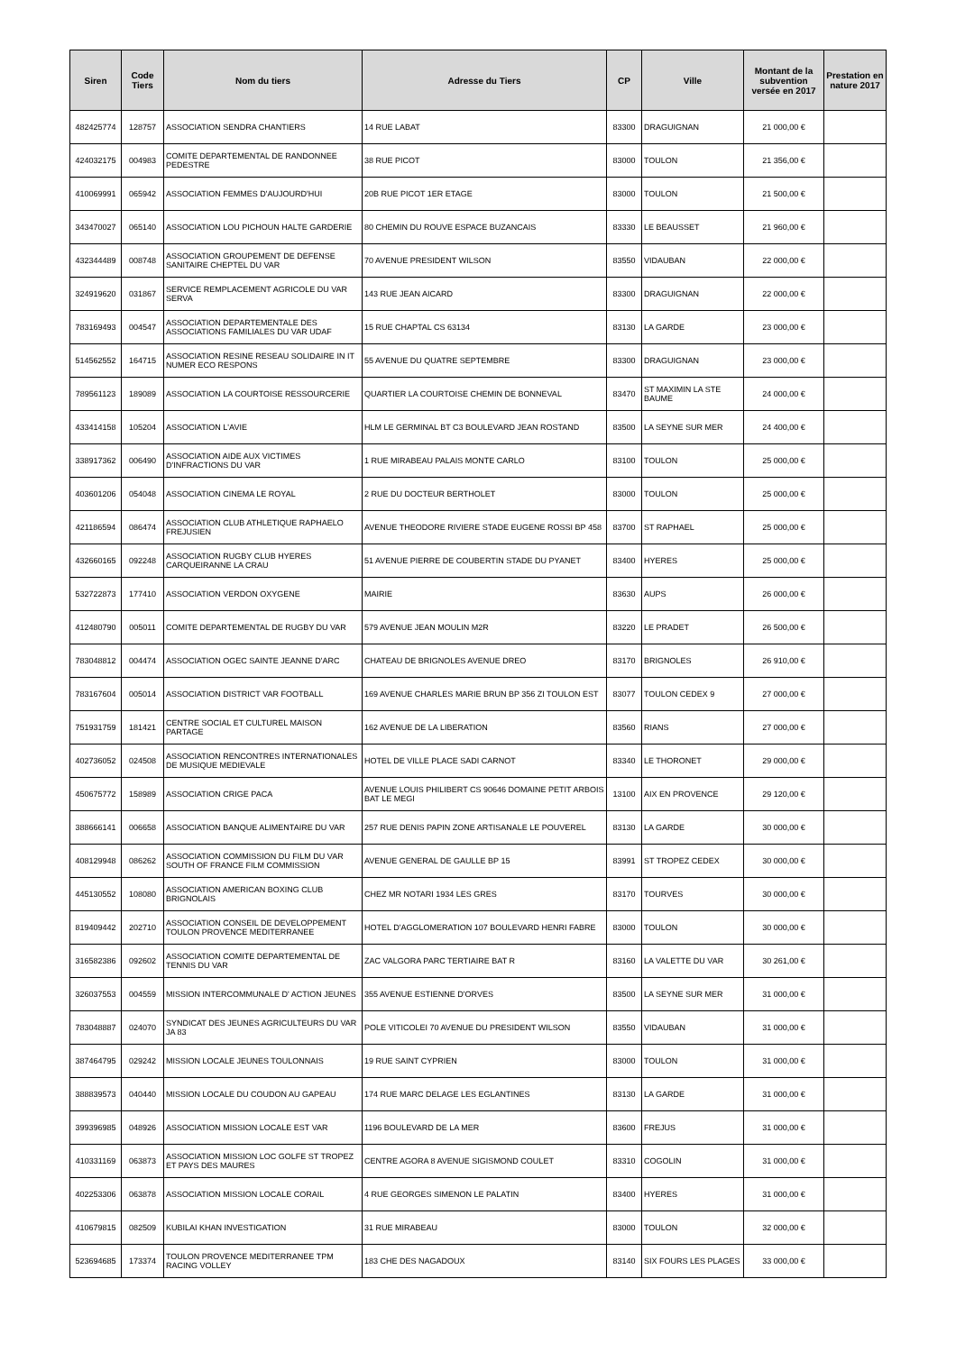| Siren | Code Tiers | Nom du tiers | Adresse du Tiers | CP | Ville | Montant de la subvention versée en 2017 | Prestation en nature 2017 |
| --- | --- | --- | --- | --- | --- | --- | --- |
| 482425774 | 128757 | ASSOCIATION SENDRA CHANTIERS | 14 RUE LABAT | 83300 | DRAGUIGNAN | 21 000,00 € | |
| 424032175 | 004983 | COMITE DEPARTEMENTAL DE RANDONNEE PEDESTRE | 38 RUE PICOT | 83000 | TOULON | 21 356,00 € | |
| 410069991 | 065942 | ASSOCIATION FEMMES D'AUJOURD'HUI | 20B RUE PICOT 1ER ETAGE | 83000 | TOULON | 21 500,00 € | |
| 343470027 | 065140 | ASSOCIATION LOU PICHOUN HALTE GARDERIE | 80 CHEMIN DU ROUVE ESPACE BUZANCAIS | 83330 | LE BEAUSSET | 21 960,00 € | |
| 432344489 | 008748 | ASSOCIATION GROUPEMENT DE DEFENSE SANITAIRE CHEPTEL DU VAR | 70 AVENUE PRESIDENT WILSON | 83550 | VIDAUBAN | 22 000,00 € | |
| 324919620 | 031867 | SERVICE REMPLACEMENT AGRICOLE DU VAR SERVA | 143 RUE JEAN AICARD | 83300 | DRAGUIGNAN | 22 000,00 € | |
| 783169493 | 004547 | ASSOCIATION DEPARTEMENTALE DES ASSOCIATIONS FAMILIALES DU VAR UDAF | 15 RUE CHAPTAL CS 63134 | 83130 | LA GARDE | 23 000,00 € | |
| 514562552 | 164715 | ASSOCIATION RESINE RESEAU SOLIDAIRE IN IT NUMER ECO RESPONS | 55 AVENUE DU QUATRE SEPTEMBRE | 83300 | DRAGUIGNAN | 23 000,00 € | |
| 789561123 | 189089 | ASSOCIATION LA COURTOISE RESSOURCERIE | QUARTIER LA COURTOISE CHEMIN DE BONNEVAL | 83470 | ST MAXIMIN LA STE BAUME | 24 000,00 € | |
| 433414158 | 105204 | ASSOCIATION L'AVIE | HLM LE GERMINAL BT C3 BOULEVARD JEAN ROSTAND | 83500 | LA SEYNE SUR MER | 24 400,00 € | |
| 338917362 | 006490 | ASSOCIATION AIDE AUX VICTIMES D'INFRACTIONS DU VAR | 1 RUE MIRABEAU PALAIS MONTE CARLO | 83100 | TOULON | 25 000,00 € | |
| 403601206 | 054048 | ASSOCIATION CINEMA LE ROYAL | 2 RUE DU DOCTEUR BERTHOLET | 83000 | TOULON | 25 000,00 € | |
| 421186594 | 086474 | ASSOCIATION CLUB ATHLETIQUE RAPHAELO FREJUSIEN | AVENUE THEODORE RIVIERE STADE EUGENE ROSSI BP 458 | 83700 | ST RAPHAEL | 25 000,00 € | |
| 432660165 | 092248 | ASSOCIATION RUGBY CLUB HYERES CARQUEIRANNE LA CRAU | 51 AVENUE PIERRE DE COUBERTIN STADE DU PYANET | 83400 | HYERES | 25 000,00 € | |
| 532722873 | 177410 | ASSOCIATION VERDON OXYGENE | MAIRIE | 83630 | AUPS | 26 000,00 € | |
| 412480790 | 005011 | COMITE DEPARTEMENTAL DE RUGBY DU VAR | 579 AVENUE JEAN MOULIN M2R | 83220 | LE PRADET | 26 500,00 € | |
| 783048812 | 004474 | ASSOCIATION OGEC SAINTE JEANNE D'ARC | CHATEAU DE BRIGNOLES AVENUE DREO | 83170 | BRIGNOLES | 26 910,00 € | |
| 783167604 | 005014 | ASSOCIATION DISTRICT VAR FOOTBALL | 169 AVENUE CHARLES MARIE BRUN BP 356 ZI TOULON EST | 83077 | TOULON CEDEX 9 | 27 000,00 € | |
| 751931759 | 181421 | CENTRE SOCIAL ET CULTUREL MAISON PARTAGE | 162 AVENUE DE LA LIBERATION | 83560 | RIANS | 27 000,00 € | |
| 402736052 | 024508 | ASSOCIATION RENCONTRES INTERNATIONALES DE MUSIQUE MEDIEVALE | HOTEL DE VILLE PLACE SADI CARNOT | 83340 | LE THORONET | 29 000,00 € | |
| 450675772 | 158989 | ASSOCIATION CRIGE PACA | AVENUE LOUIS PHILIBERT CS 90646 DOMAINE PETIT ARBOIS BAT LE MEGI | 13100 | AIX EN PROVENCE | 29 120,00 € | |
| 388666141 | 006658 | ASSOCIATION BANQUE ALIMENTAIRE DU VAR | 257 RUE DENIS PAPIN ZONE ARTISANALE LE POUVEREL | 83130 | LA GARDE | 30 000,00 € | |
| 408129948 | 086262 | ASSOCIATION COMMISSION DU FILM DU VAR SOUTH OF FRANCE FILM COMMISSION | AVENUE GENERAL DE GAULLE BP 15 | 83991 | ST TROPEZ CEDEX | 30 000,00 € | |
| 445130552 | 108080 | ASSOCIATION AMERICAN BOXING CLUB BRIGNOLAIS | CHEZ MR NOTARI 1934 LES GRES | 83170 | TOURVES | 30 000,00 € | |
| 819409442 | 202710 | ASSOCIATION CONSEIL DE DEVELOPPEMENT TOULON PROVENCE MEDITERRANEE | HOTEL D'AGGLOMERATION 107 BOULEVARD HENRI FABRE | 83000 | TOULON | 30 000,00 € | |
| 316582386 | 092602 | ASSOCIATION COMITE DEPARTEMENTAL DE TENNIS DU VAR | ZAC VALGORA PARC TERTIAIRE BAT R | 83160 | LA VALETTE DU VAR | 30 261,00 € | |
| 326037553 | 004559 | MISSION INTERCOMMUNALE D' ACTION JEUNES | 355 AVENUE ESTIENNE D'ORVES | 83500 | LA SEYNE SUR MER | 31 000,00 € | |
| 783048887 | 024070 | SYNDICAT DES JEUNES AGRICULTEURS DU VAR JA 83 | POLE VITICOLEI 70 AVENUE DU PRESIDENT WILSON | 83550 | VIDAUBAN | 31 000,00 € | |
| 387464795 | 029242 | MISSION LOCALE JEUNES TOULONNAIS | 19 RUE SAINT CYPRIEN | 83000 | TOULON | 31 000,00 € | |
| 388839573 | 040440 | MISSION LOCALE DU COUDON AU GAPEAU | 174 RUE MARC DELAGE LES EGLANTINES | 83130 | LA GARDE | 31 000,00 € | |
| 399396985 | 048926 | ASSOCIATION MISSION LOCALE EST VAR | 1196 BOULEVARD DE LA MER | 83600 | FREJUS | 31 000,00 € | |
| 410331169 | 063873 | ASSOCIATION MISSION LOC GOLFE ST TROPEZ ET PAYS DES MAURES | CENTRE AGORA 8 AVENUE SIGISMOND COULET | 83310 | COGOLIN | 31 000,00 € | |
| 402253306 | 063878 | ASSOCIATION MISSION LOCALE CORAIL | 4 RUE GEORGES SIMENON LE PALATIN | 83400 | HYERES | 31 000,00 € | |
| 410679815 | 082509 | KUBILAI KHAN INVESTIGATION | 31 RUE MIRABEAU | 83000 | TOULON | 32 000,00 € | |
| 523694685 | 173374 | TOULON PROVENCE MEDITERRANEE TPM RACING VOLLEY | 183 CHE DES NAGADOUX | 83140 | SIX FOURS LES PLAGES | 33 000,00 € | |